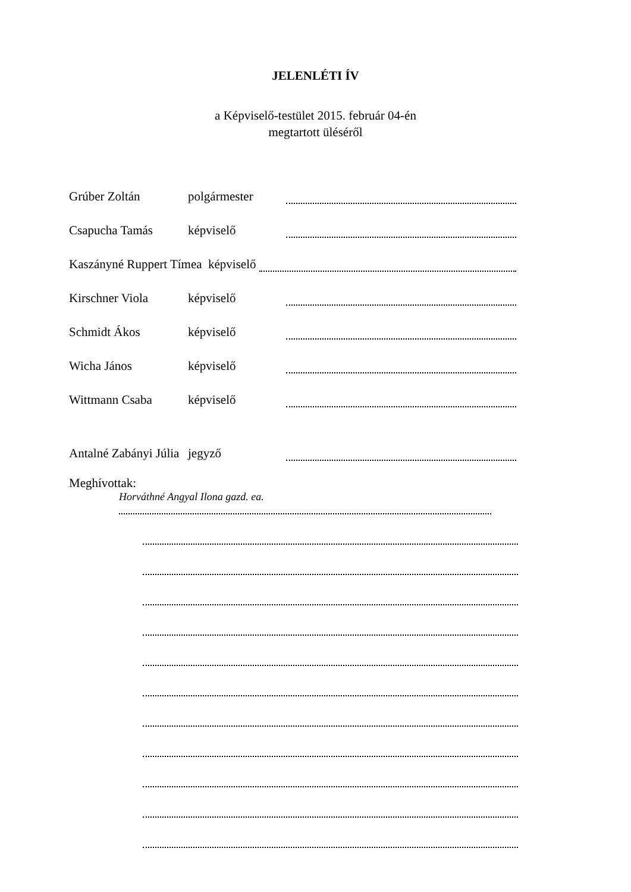JELENLÉTI ÍV
a Képviselő-testület 2015. február 04-én
megtartott üléséről
Grúber Zoltán polgármester
Csapucha Tamás képviselő
Kaszányné Ruppert Tímea képviselő
Kirschner Viola képviselő
Schmidt Ákos képviselő
Wicha János képviselő
Wittmann Csaba képviselő
Antalné Zabányi Júlia jegyző
Meghívottak:
Horváthné Angyal Ilona gazd. ea.